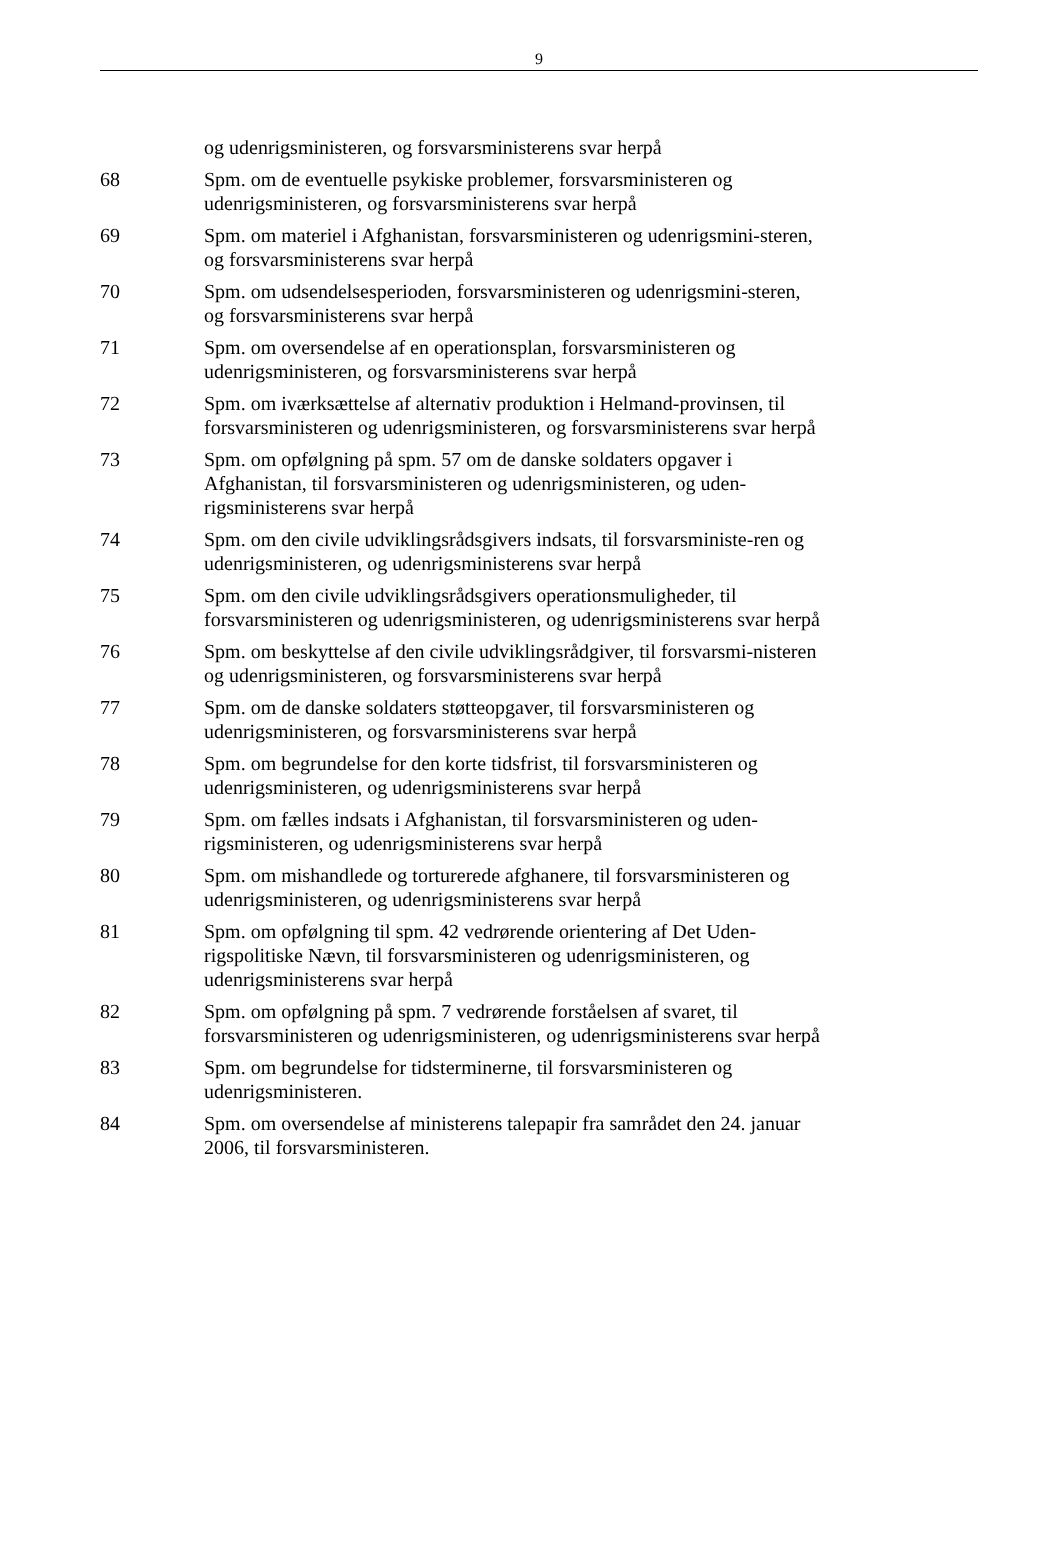9
og udenrigsministeren, og forsvarsministerens svar herpå
68 Spm. om de eventuelle psykiske problemer, forsvarsministeren og udenrigsministeren, og forsvarsministerens svar herpå
69 Spm. om materiel i Afghanistan, forsvarsministeren og udenrigsmini-steren, og forsvarsministerens svar herpå
70 Spm. om udsendelsesperioden, forsvarsministeren og udenrigsmini-steren, og forsvarsministerens svar herpå
71 Spm. om oversendelse af en operationsplan, forsvarsministeren og udenrigsministeren, og forsvarsministerens svar herpå
72 Spm. om iværksættelse af alternativ produktion i Helmand-provinsen, til forsvarsministeren og udenrigsministeren, og forsvarsministerens svar herpå
73 Spm. om opfølgning på spm. 57 om de danske soldaters opgaver i Afghanistan, til forsvarsministeren og udenrigsministeren, og uden-rigsministerens svar herpå
74 Spm. om den civile udviklingsrådsgivers indsats, til forsvarsministe-ren og udenrigsministeren, og udenrigsministerens svar herpå
75 Spm. om den civile udviklingsrådsgivers operationsmuligheder, til forsvarsministeren og udenrigsministeren, og udenrigsministerens svar herpå
76 Spm. om beskyttelse af den civile udviklingsrådgiver, til forsvarsmi-nisteren og udenrigsministeren, og forsvarsministerens svar herpå
77 Spm. om de danske soldaters støtteopgaver, til forsvarsministeren og udenrigsministeren, og forsvarsministerens svar herpå
78 Spm. om begrundelse for den korte tidsfrist, til forsvarsministeren og udenrigsministeren, og udenrigsministerens svar herpå
79 Spm. om fælles indsats i Afghanistan, til forsvarsministeren og uden-rigsministeren, og udenrigsministerens svar herpå
80 Spm. om mishandlede og torturerede afghanere, til forsvarsministeren og udenrigsministeren, og udenrigsministerens svar herpå
81 Spm. om opfølgning til spm. 42 vedrørende orientering af Det Uden-rigspolitiske Nævn, til forsvarsministeren og udenrigsministeren, og udenrigsministerens svar herpå
82 Spm. om opfølgning på spm. 7 vedrørende forståelsen af svaret, til forsvarsministeren og udenrigsministeren, og udenrigsministerens svar herpå
83 Spm. om begrundelse for tidsterminerne, til forsvarsministeren og udenrigsministeren.
84 Spm. om oversendelse af ministerens talepapir fra samrådet den 24. januar 2006, til forsvarsministeren.